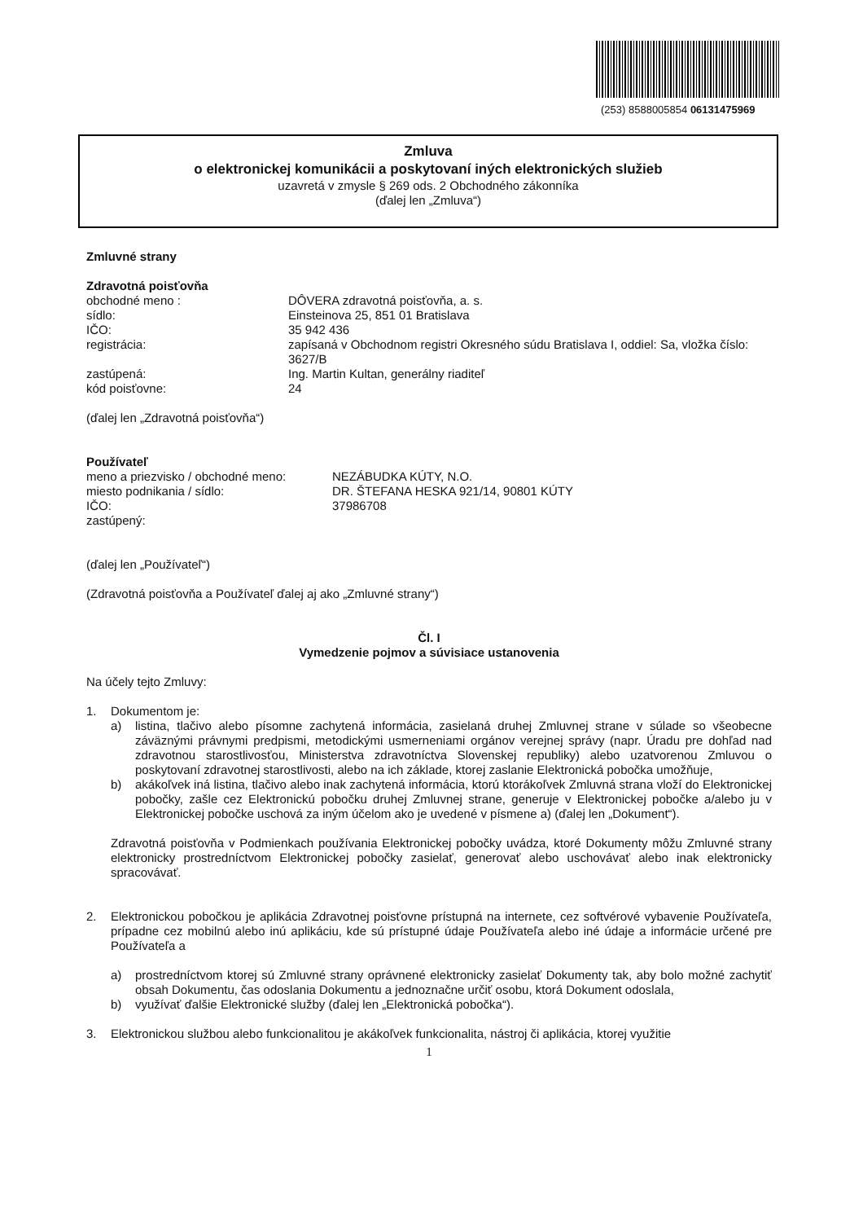(253) 8588005854 06131475969
Zmluva
o elektronickej komunikácii a poskytovaní iných elektronických služieb
uzavretá v zmysle § 269 ods. 2 Obchodného zákonníka
(ďalej len „Zmluva“)
Zmluvné strany
Zdravotná poisťovňa
obchodné meno : DÔVERA zdravotná poisťovňa, a. s.
sídlo: Einsteinova 25, 851 01 Bratislava
IČO: 35 942 436
registrácia: zapísaná v Obchodnom registri Okresného súdu Bratislava I, oddiel: Sa, vložka číslo: 3627/B
zastúpená: Ing. Martin Kultan, generálny riaditeľ
kód poisťovne: 24
(ďalej len „Zdravotná poisťovňa“)
Používateľ
meno a priezvisko / obchodné meno:
NEZÁBUDKA KÚTY, N.O.
miesto podnikania / sídlo: DR. ŠTEFANA HESKA 921/14, 90801 KÚTY
IČO: 37986708
zastúpený:
(ďalej len „Používateľ“)
(Zdravotná poisťovňa a Používateľ ďalej aj ako „Zmluvné strany“)
Čl. I
Vymedzenie pojmov a súvisiace ustanovenia
Na účely tejto Zmluvy:
1. Dokumentom je:
a) listina, tlačivo alebo písomne zachytená informácia, zasielaná druhej Zmluvnej strane v súlade so všeobecne záväznými právnymi predpismi, metodickými usmerneniami orgánov verejnej správy (napr. Úradu pre dohľad nad zdravotnou starostlivosťou, Ministerstva zdravotníctva Slovenskej republiky) alebo uzatvorenou Zmluvou o poskytovaní zdravotnej starostlivosti, alebo na ich základe, ktorej zaslanie Elektronická pobočka umožňuje,
b) akákoľvek iná listina, tlačivo alebo inak zachytená informácia, ktorú ktorákoľvek Zmluvná strana vloží do Elektronickej pobočky, zašle cez Elektronickú pobočku druhej Zmluvnej strane, generuje v Elektronickej pobočke a/alebo ju v Elektronickej pobočke uschová za iným účelom ako je uvedené v písmene a) (ďalej len „Dokument“).
Zdravotná poisťovňa v Podmienkach používania Elektronickej pobočky uvádza, ktoré Dokumenty môžu Zmluvné strany elektronicky prostredníctvom Elektronickej pobočky zasielať, generovať alebo uschovávať alebo inak elektronicky spracovávať.
2. Elektronickou pobočkou je aplikácia Zdravotnej poisťovne prístupná na internete, cez softvérové vybavenie Používateľa, prípadne cez mobilnú alebo inú aplikáciu, kde sú prístupné údaje Používateľa alebo iné údaje a informácie určené pre Používateľa a
a) prostredníctvom ktorej sú Zmluvné strany oprávnené elektronicky zasielať Dokumenty tak, aby bolo možné zachytiť obsah Dokumentu, čas odoslania Dokumentu a jednoznačne určiť osobu, ktorá Dokument odoslala,
b) využívať ďalšie Elektronické služby (ďalej len „Elektronická pobočka“).
3. Elektronickou službou alebo funkcionalitou je akákoľvek funkcionalita, nástroj či aplikácia, ktorej využitie
1